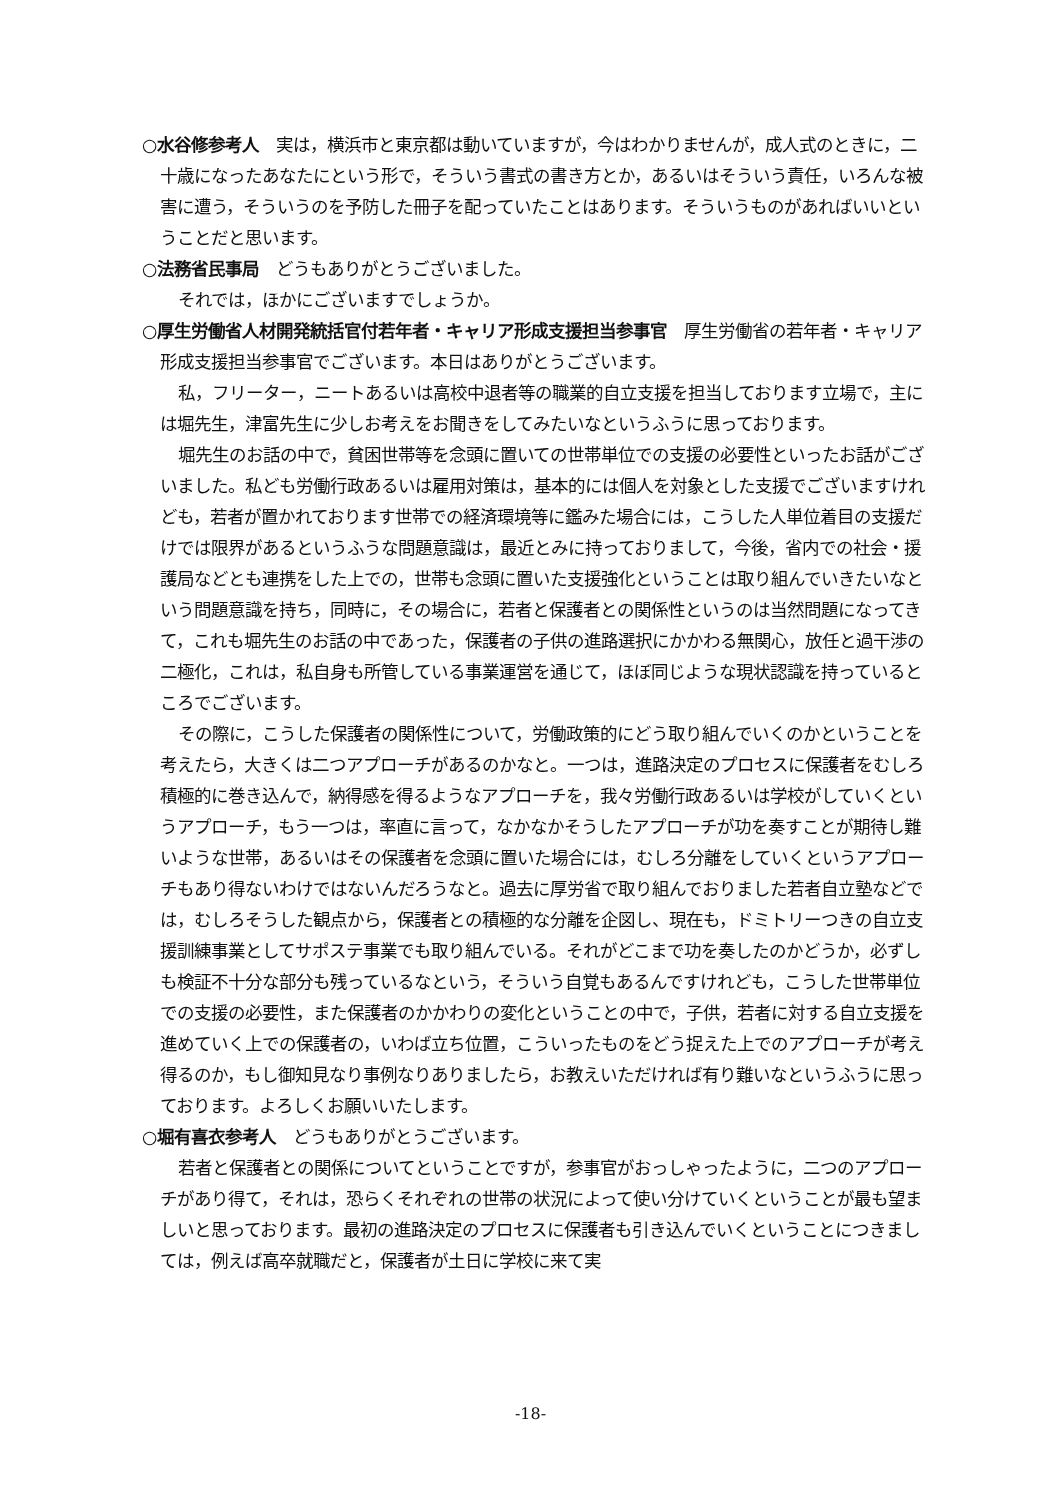○水谷修参考人　実は，横浜市と東京都は動いていますが，今はわかりませんが，成人式のときに，二十歳になったあなたにという形で，そういう書式の書き方とか，あるいはそういう責任，いろんな被害に遭う，そういうのを予防した冊子を配っていたことはあります。そういうものがあればいいということだと思います。
○法務省民事局　どうもありがとうございました。
それでは，ほかにございますでしょうか。
○厚生労働省人材開発統括官付若年者・キャリア形成支援担当参事官　厚生労働省の若年者・キャリア形成支援担当参事官でございます。本日はありがとうございます。
私，フリーター，ニートあるいは高校中退者等の職業的自立支援を担当しております立場で，主には堀先生，津富先生に少しお考えをお聞きをしてみたいなというふうに思っております。
堀先生のお話の中で，貧困世帯等を念頭に置いての世帯単位での支援の必要性といったお話がございました。私ども労働行政あるいは雇用対策は，基本的には個人を対象とした支援でございますけれども，若者が置かれております世帯での経済環境等に鑑みた場合には，こうした人単位着目の支援だけでは限界があるというふうな問題意識は，最近とみに持っておりまして，今後，省内での社会・援護局などとも連携をした上での，世帯も念頭に置いた支援強化ということは取り組んでいきたいなという問題意識を持ち，同時に，その場合に，若者と保護者との関係性というのは当然問題になってきて，これも堀先生のお話の中であった，保護者の子供の進路選択にかかわる無関心，放任と過干渉の二極化，これは，私自身も所管している事業運営を通じて，ほぼ同じような現状認識を持っているところでございます。
その際に，こうした保護者の関係性について，労働政策的にどう取り組んでいくのかということを考えたら，大きくは二つアプローチがあるのかなと。一つは，進路決定のプロセスに保護者をむしろ積極的に巻き込んで，納得感を得るようなアプローチを，我々労働行政あるいは学校がしていくというアプローチ，もう一つは，率直に言って，なかなかそうしたアプローチが功を奏すことが期待し難いような世帯，あるいはその保護者を念頭に置いた場合には，むしろ分離をしていくというアプローチもあり得ないわけではないんだろうなと。過去に厚労省で取り組んでおりました若者自立塾などでは，むしろそうした観点から，保護者との積極的な分離を企図し、現在も，ドミトリーつきの自立支援訓練事業としてサポステ事業でも取り組んでいる。それがどこまで功を奏したのかどうか，必ずしも検証不十分な部分も残っているなという，そういう自覚もあるんですけれども，こうした世帯単位での支援の必要性，また保護者のかかわりの変化ということの中で，子供，若者に対する自立支援を進めていく上での保護者の，いわば立ち位置，こういったものをどう捉えた上でのアプローチが考え得るのか，もし御知見なり事例なりありましたら，お教えいただければ有り難いなというふうに思っております。よろしくお願いいたします。
○堀有喜衣参考人　どうもありがとうございます。
若者と保護者との関係についてということですが，参事官がおっしゃったように，二つのアプローチがあり得て，それは，恐らくそれぞれの世帯の状況によって使い分けていくということが最も望ましいと思っております。最初の進路決定のプロセスに保護者も引き込んでいくということにつきましては，例えば高卒就職だと，保護者が土日に学校に来て実
-18-